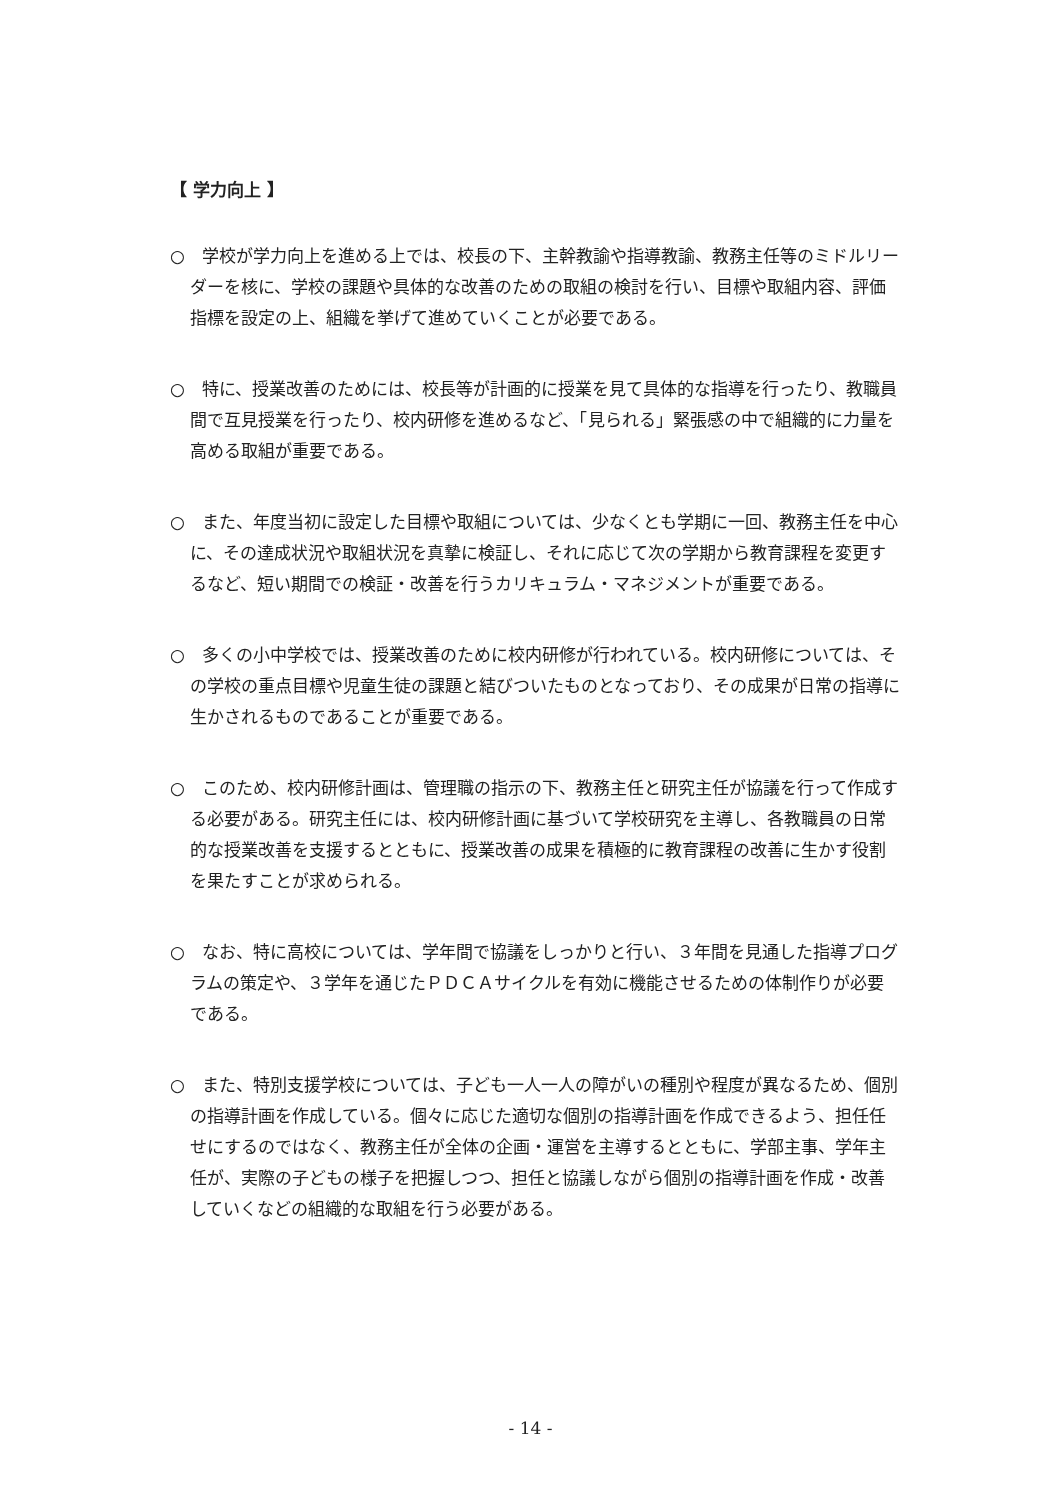【 学力向上 】
○　学校が学力向上を進める上では、校長の下、主幹教諭や指導教諭、教務主任等のミドルリーダーを核に、学校の課題や具体的な改善のための取組の検討を行い、目標や取組内容、評価指標を設定の上、組織を挙げて進めていくことが必要である。
○　特に、授業改善のためには、校長等が計画的に授業を見て具体的な指導を行ったり、教職員間で互見授業を行ったり、校内研修を進めるなど、「見られる」緊張感の中で組織的に力量を高める取組が重要である。
○　また、年度当初に設定した目標や取組については、少なくとも学期に一回、教務主任を中心に、その達成状況や取組状況を真摯に検証し、それに応じて次の学期から教育課程を変更するなど、短い期間での検証・改善を行うカリキュラム・マネジメントが重要である。
○　多くの小中学校では、授業改善のために校内研修が行われている。校内研修については、その学校の重点目標や児童生徒の課題と結びついたものとなっており、その成果が日常の指導に生かされるものであることが重要である。
○　このため、校内研修計画は、管理職の指示の下、教務主任と研究主任が協議を行って作成する必要がある。研究主任には、校内研修計画に基づいて学校研究を主導し、各教職員の日常的な授業改善を支援するとともに、授業改善の成果を積極的に教育課程の改善に生かす役割を果たすことが求められる。
○　なお、特に高校については、学年間で協議をしっかりと行い、３年間を見通した指導プログラムの策定や、３学年を通じたＰＤＣＡサイクルを有効に機能させるための体制作りが必要である。
○　また、特別支援学校については、子ども一人一人の障がいの種別や程度が異なるため、個別の指導計画を作成している。個々に応じた適切な個別の指導計画を作成できるよう、担任任せにするのではなく、教務主任が全体の企画・運営を主導するとともに、学部主事、学年主任が、実際の子どもの様子を把握しつつ、担任と協議しながら個別の指導計画を作成・改善していくなどの組織的な取組を行う必要がある。
- 14 -